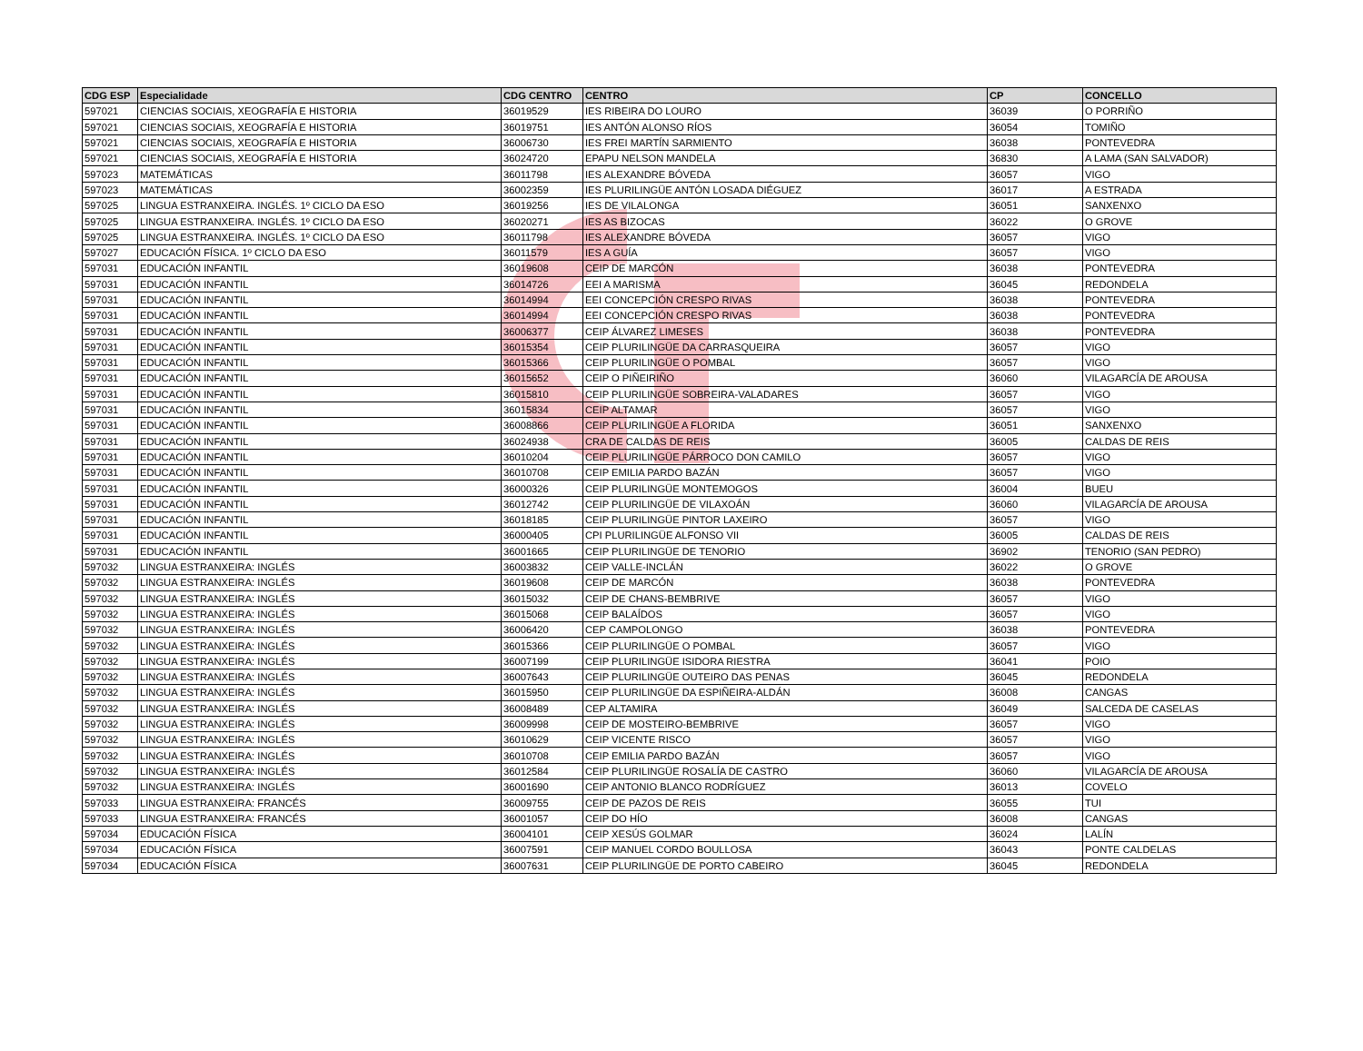| CDG ESP | Especialidade | CDG CENTRO | CENTRO | CP | CONCELLO |
| --- | --- | --- | --- | --- | --- |
| 597021 | CIENCIAS SOCIAIS, XEOGRAFÍA E HISTORIA | 36019529 | IES RIBEIRA DO LOURO | 36039 | O PORRIÑO |
| 597021 | CIENCIAS SOCIAIS, XEOGRAFÍA E HISTORIA | 36019751 | IES ANTÓN ALONSO RÍOS | 36054 | TOMIÑO |
| 597021 | CIENCIAS SOCIAIS, XEOGRAFÍA E HISTORIA | 36006730 | IES FREI MARTÍN SARMIENTO | 36038 | PONTEVEDRA |
| 597021 | CIENCIAS SOCIAIS, XEOGRAFÍA E HISTORIA | 36024720 | EPAPU NELSON MANDELA | 36830 | A LAMA (SAN SALVADOR) |
| 597023 | MATEMÁTICAS | 36011798 | IES ALEXANDRE BÓVEDA | 36057 | VIGO |
| 597023 | MATEMÁTICAS | 36002359 | IES PLURILINGÜE ANTÓN LOSADA DIÉGUEZ | 36017 | A ESTRADA |
| 597025 | LINGUA ESTRANXEIRA. INGLÉS. 1º CICLO DA ESO | 36019256 | IES DE VILALONGA | 36051 | SANXENXO |
| 597025 | LINGUA ESTRANXEIRA. INGLÉS. 1º CICLO DA ESO | 36020271 | IES AS BIZOCAS | 36022 | O GROVE |
| 597025 | LINGUA ESTRANXEIRA. INGLÉS. 1º CICLO DA ESO | 36011798 | IES ALEXANDRE BÓVEDA | 36057 | VIGO |
| 597027 | EDUCACIÓN FÍSICA. 1º CICLO DA ESO | 36011579 | IES A GUÍA | 36057 | VIGO |
| 597031 | EDUCACIÓN INFANTIL | 36019608 | CEIP DE MARCÓN | 36038 | PONTEVEDRA |
| 597031 | EDUCACIÓN INFANTIL | 36014726 | EEI A MARISMA | 36045 | REDONDELA |
| 597031 | EDUCACIÓN INFANTIL | 36014994 | EEI CONCEPCIÓN CRESPO RIVAS | 36038 | PONTEVEDRA |
| 597031 | EDUCACIÓN INFANTIL | 36014994 | EEI CONCEPCIÓN CRESPO RIVAS | 36038 | PONTEVEDRA |
| 597031 | EDUCACIÓN INFANTIL | 36006377 | CEIP ÁLVAREZ LIMESES | 36038 | PONTEVEDRA |
| 597031 | EDUCACIÓN INFANTIL | 36015354 | CEIP PLURILINGÜE DA CARRASQUEIRA | 36057 | VIGO |
| 597031 | EDUCACIÓN INFANTIL | 36015366 | CEIP PLURILINGÜE O POMBAL | 36057 | VIGO |
| 597031 | EDUCACIÓN INFANTIL | 36015652 | CEIP O PIÑEIRIÑO | 36060 | VILAGARCÍA DE AROUSA |
| 597031 | EDUCACIÓN INFANTIL | 36015810 | CEIP PLURILINGÜE SOBREIRA-VALADARES | 36057 | VIGO |
| 597031 | EDUCACIÓN INFANTIL | 36015834 | CEIP ALTAMAR | 36057 | VIGO |
| 597031 | EDUCACIÓN INFANTIL | 36008866 | CEIP PLURILINGÜE A FLORIDA | 36051 | SANXENXO |
| 597031 | EDUCACIÓN INFANTIL | 36024938 | CRA DE CALDAS DE REIS | 36005 | CALDAS DE REIS |
| 597031 | EDUCACIÓN INFANTIL | 36010204 | CEIP PLURILINGÜE PÁRROCO DON CAMILO | 36057 | VIGO |
| 597031 | EDUCACIÓN INFANTIL | 36010708 | CEIP EMILIA PARDO BAZÁN | 36057 | VIGO |
| 597031 | EDUCACIÓN INFANTIL | 36000326 | CEIP PLURILINGÜE MONTEMOGOS | 36004 | BUEU |
| 597031 | EDUCACIÓN INFANTIL | 36012742 | CEIP PLURILINGÜE DE VILAXOÁN | 36060 | VILAGARCÍA DE AROUSA |
| 597031 | EDUCACIÓN INFANTIL | 36018185 | CEIP PLURILINGÜE PINTOR LAXEIRO | 36057 | VIGO |
| 597031 | EDUCACIÓN INFANTIL | 36000405 | CPI PLURILINGÜE ALFONSO VII | 36005 | CALDAS DE REIS |
| 597031 | EDUCACIÓN INFANTIL | 36001665 | CEIP PLURILINGÜE DE TENORIO | 36902 | TENORIO (SAN PEDRO) |
| 597032 | LINGUA ESTRANXEIRA: INGLÉS | 36003832 | CEIP VALLE-INCLÁN | 36022 | O GROVE |
| 597032 | LINGUA ESTRANXEIRA: INGLÉS | 36019608 | CEIP DE MARCÓN | 36038 | PONTEVEDRA |
| 597032 | LINGUA ESTRANXEIRA: INGLÉS | 36015032 | CEIP DE CHANS-BEMBRIVE | 36057 | VIGO |
| 597032 | LINGUA ESTRANXEIRA: INGLÉS | 36015068 | CEIP BALAÍDOS | 36057 | VIGO |
| 597032 | LINGUA ESTRANXEIRA: INGLÉS | 36006420 | CEP CAMPOLONGO | 36038 | PONTEVEDRA |
| 597032 | LINGUA ESTRANXEIRA: INGLÉS | 36015366 | CEIP PLURILINGÜE O POMBAL | 36057 | VIGO |
| 597032 | LINGUA ESTRANXEIRA: INGLÉS | 36007199 | CEIP PLURILINGÜE ISIDORA RIESTRA | 36041 | POIO |
| 597032 | LINGUA ESTRANXEIRA: INGLÉS | 36007643 | CEIP PLURILINGÜE OUTEIRO DAS PENAS | 36045 | REDONDELA |
| 597032 | LINGUA ESTRANXEIRA: INGLÉS | 36015950 | CEIP PLURILINGÜE DA ESPIÑEIRA-ALDÁN | 36008 | CANGAS |
| 597032 | LINGUA ESTRANXEIRA: INGLÉS | 36008489 | CEP ALTAMIRA | 36049 | SALCEDA DE CASELAS |
| 597032 | LINGUA ESTRANXEIRA: INGLÉS | 36009998 | CEIP DE MOSTEIRO-BEMBRIVE | 36057 | VIGO |
| 597032 | LINGUA ESTRANXEIRA: INGLÉS | 36010629 | CEIP VICENTE RISCO | 36057 | VIGO |
| 597032 | LINGUA ESTRANXEIRA: INGLÉS | 36010708 | CEIP EMILIA PARDO BAZÁN | 36057 | VIGO |
| 597032 | LINGUA ESTRANXEIRA: INGLÉS | 36012584 | CEIP PLURILINGÜE ROSALÍA DE CASTRO | 36060 | VILAGARCÍA DE AROUSA |
| 597032 | LINGUA ESTRANXEIRA: INGLÉS | 36001690 | CEIP ANTONIO BLANCO RODRÍGUEZ | 36013 | COVELO |
| 597033 | LINGUA ESTRANXEIRA: FRANCÉS | 36009755 | CEIP DE PAZOS DE REIS | 36055 | TUI |
| 597033 | LINGUA ESTRANXEIRA: FRANCÉS | 36001057 | CEIP DO HÍO | 36008 | CANGAS |
| 597034 | EDUCACIÓN FÍSICA | 36004101 | CEIP XESÚS GOLMAR | 36024 | LALÍN |
| 597034 | EDUCACIÓN FÍSICA | 36007591 | CEIP MANUEL CORDO BOULLOSA | 36043 | PONTE CALDELAS |
| 597034 | EDUCACIÓN FÍSICA | 36007631 | CEIP PLURILINGÜE DE PORTO CABEIRO | 36045 | REDONDELA |